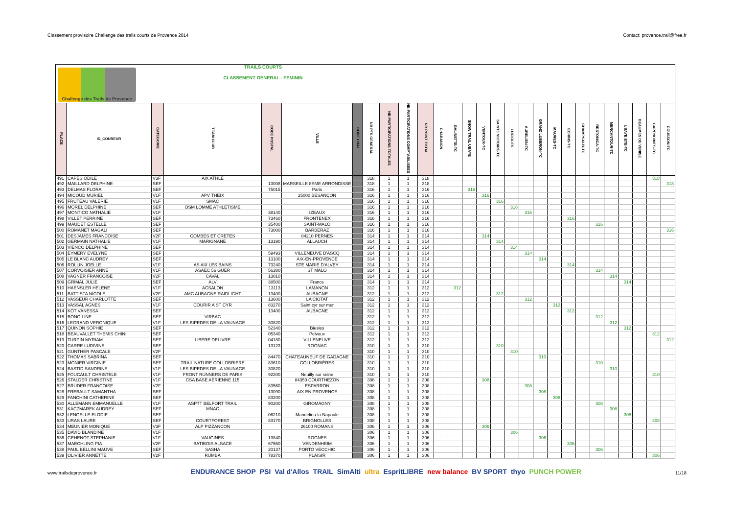Classement provisoire Challenge des trails courts de Provence 2014 Contact: provence.trail@free.fr
| Challenge des Trails de Provence | | | TRAILS COURTS CLASSEMENT GENERAL - FEMININ | | | | | | | | | | | | | | | | | | | | | | | | |
| PLACE | ID_COUREUR | CATEGORIE | TEAM CLUB | CODE POSTAL | VILLE | CODE CHAL | NB PTS GENERAL | NB PARTICIPATIONS TOTALES | NB PARTICIPATIONS COMPTABILISEES | NB POINT TOTAL | CHABANON | GALINETTE-TC | SNOW TRAIL UBAYE | VENTOUX-TC | SAINTE VICTOIRE-TC | LUCIOLES | AURELIEN-TC | GRAND LUBERON-TC | MAURES-TC | ECRINS-TC | CHAMPSAUR-TC | RESTONICA-TC | MERCANTOUR-TC | UBAYE ETE-TC | BEAUMES DE VENISE | GAPENCIMES-TC | COUSSON-TC |
| 491 | CAPES ODILE | V3F | AIX ATHLE | | | | 318 | 1 | 1 | 318 | | | | | | | | | | | | | | | | 318 | |
| 492 | MAILLARD DELPHINE | SEF | | 13008 | MARSEILLE 8EME ARRONDISSE | | 318 | 1 | 1 | 318 | | | | | | | | | | | | | | | | | 318 |
| 493 | DELMAS FLORA | SEF | | 75015 | Paris | | 316 | 1 | 1 | 316 | | | 316 | | | | | | | | | | | | | | |
| 494 | MICOUD MURIEL | V1F | APV THEIX | | 25000 BESANÇON | | 316 | 1 | 1 | 316 | | | | 316 | | | | | | | | | | | | | |
| 495 | FRUTEAU VALERIE | V1F | SMAC | | | | 316 | 1 | 1 | 316 | | | | | 316 | | | | | | | | | | | | |
| 496 | MOREL DELPHINE | SEF | OSM LOMME ATHLETISME | | | | 316 | 1 | 1 | 316 | | | | | | 316 | | | | | | | | | | | |
| 497 | MONTICO NATHALIE | V1F | | 38140 | IZEAUX | | 316 | 1 | 1 | 316 | | | | | | | 316 | | | | | | | | | | |
| 498 | VILLET PERRINE | SEF | | 73460 | FRONTENEX | | 316 | 1 | 1 | 316 | | | | | | | | | | 316 | | | | | | | |
| 499 | MAUDET ESTELLE | SEF | | 35400 | SAINT-MALO | | 316 | 1 | 1 | 316 | | | | | | | | | | | | 316 | | | | | |
| 500 | ROMANET MAGALI | SEF | | 73000 | BARBERAZ | | 316 | 1 | 1 | 316 | | | | | | | | | | | | | | | | | 316 |
| 501 | DESJAMES FRANCOISE | V2F | COMBES ET CRETES | | 84210 PERNES | | 314 | 1 | 1 | 314 | | | | 314 | | | | | | | | | | | | | |
| 502 | GERMAIN NATHALIE | V1F | MARIGNANE | 13190 | ALLAUCH | | 314 | 1 | 1 | 314 | | | | | 314 | | | | | | | | | | | | |
| 503 | VIENCO DELPHINE | SEF | | | | | 314 | 1 | 1 | 314 | | | | | | 314 | | | | | | | | | | | |
| 504 | EYMERY EVELYNE | SEF | | 59493 | VILLENEUVE D'ASCQ | | 314 | 1 | 1 | 314 | | | | | | | 314 | | | | | | | | | | |
| 505 | LE BLANC AUDREY | SEF | | 13100 | AIX-EN-PROVENCE | | 314 | 1 | 1 | 314 | | | | | | | | 314 | | | | | | | | | |
| 506 | ROLLIN JOELLE | V1F | AS AIX LES BAINS | 73240 | STE MARIE D'ALVEY | | 314 | 1 | 1 | 314 | | | | | | | | | | 314 | | | | | | | |
| 507 | CORVOISIER ANNE | V1F | ASAEC 56 GUER | 56380 | ST MALO | | 314 | 1 | 1 | 314 | | | | | | | | | | | | 314 | | | | | |
| 508 | VAGNER FRANCOISE | V2F | CAVAL | 13010 | | | 314 | 1 | 1 | 314 | | | | | | | | | | | | | 314 | | | | |
| 509 | GRIMAL JULIE | SEF | ALV | 38500 | France | | 314 | 1 | 1 | 314 | | | | | | | | | | | | | | 314 | | | |
| 510 | HAENSLER HELENE | V1F | ACSALON | 13113 | LAMANON | | 312 | 1 | 1 | 312 | | 312 | | | | | | | | | | | | | | | |
| 511 | BATTISTA NICOLE | V2F | AMC AUBAGNE RAIDLIGHT | 13400 | AUBAGNE | | 312 | 1 | 1 | 312 | | | | | 312 | | | | | | | | | | | | |
| 512 | VASSEUR CHARLOTTE | SEF | | 13600 | LA CIOTAT | | 312 | 1 | 1 | 312 | | | | | | | 312 | | | | | | | | | | |
| 513 | VASSAL AGNES | V1F | COURIR A ST CYR | 83270 | Saint cyr sur mer | | 312 | 1 | 1 | 312 | | | | | | | | | 312 | | | | | | | | |
| 514 | KOT VANESSA | SEF | | 13400 | AUBAGNE | | 312 | 1 | 1 | 312 | | | | | | | | | | 312 | | | | | | | |
| 515 | BONO LINE | SEF | VIRBAC | | | | 312 | 1 | 1 | 312 | | | | | | | | | | | | 312 | | | | | |
| 516 | LEGRAND VERONIQUE | V1F | LES BIPEDES DE LA VAUNAGE | 30820 | | | 312 | 1 | 1 | 312 | | | | | | | | | | | | | 312 | | | | |
| 517 | QUINON SOPHIE | SEF | | 52340 | Biesles | | 312 | 1 | 1 | 312 | | | | | | | | | | | | | | 312 | | | |
| 518 | BEAUVALLET THEMIS CHINI | SEF | | 05340 | Pelvoux | | 312 | 1 | 1 | 312 | | | | | | | | | | | | | | | | 312 | |
| 519 | TURPIN MYRIAM | SEF | LIBERE DELIVRE | 04180 | VILLENEUVE | | 312 | 1 | 1 | 312 | | | | | | | | | | | | | | | | | 312 |
| 520 | CARRE LUDIVINE | SEF | | 13123 | ROGNAC | | 310 | 1 | 1 | 310 | | | | | 310 | | | | | | | | | | | | |
| 521 | GUNTHER PASCALE | V2F | | | | | 310 | 1 | 1 | 310 | | | | | | 310 | | | | | | | | | | | |
| 522 | THOMAS SABRINA | SEF | | 84470 | CHATEAUNEUF DE GADAGNE | | 310 | 1 | 1 | 310 | | | | | | | | 310 | | | | | | | | | |
| 523 | MONIER VIRGINIE | SEF | TRAIL NATURE COLLOBRIERE | 83610 | COLLOBRIÈRES | | 310 | 1 | 1 | 310 | | | | | | | | | | | | 310 | | | | | |
| 524 | BASTID SANDRINE | V1F | LES BIPEDES DE LA VAUNAGE | 30820 | | | 310 | 1 | 1 | 310 | | | | | | | | | | | | | 310 | | | | |
| 525 | FOUCAULT CHRISTELE | V1F | FRONT RUNNERS DE PARIS | 92200 | Neuilly sur seine | | 310 | 1 | 1 | 310 | | | | | | | | | | | | | | | | 310 | |
| 526 | STALDER CHRISTINE | V1F | CSA BASE AERIENNE 115 | | 84350 COURTHEZON | | 308 | 1 | 1 | 308 | | | | 308 | | | | | | | | | | | | | |
| 527 | BRUDER FRANCOISE | V2F | | 83560 | ESPARRON | | 308 | 1 | 1 | 308 | | | | | | | 308 | | | | | | | | | | |
| 528 | FREBAULT SAMANTHA | SEF | | 13090 | AIX EN PROVENCE | | 308 | 1 | 1 | 308 | | | | | | | | 308 | | | | | | | | | |
| 529 | FANCHINI CATHERINE | SEF | | 83200 | | | 308 | 1 | 1 | 308 | | | | | | | | | 308 | | | | | | | | |
| 530 | ALLEMANN EMMANUELLE | V1F | ASPTT BELFORT TRAIL | 90200 | GIROMAGNY | | 308 | 1 | 1 | 308 | | | | | | | | | | | | 308 | | | | | |
| 531 | KACZMAREK AUDREY | SEF | MNAC | | | | 308 | 1 | 1 | 308 | | | | | | | | | | | | | 308 | | | | |
| 532 | LENGELLE ELODIE | SEF | | 06210 | Mandelieu-la-Napoule | | 308 | 1 | 1 | 308 | | | | | | | | | | | | | | 308 | | | |
| 533 | URAS LAURE | SEF | COURTFOREST | 83170 | BRIGNOLLES | | 308 | 1 | 1 | 308 | | | | | | | | | | | | | | | | 308 | |
| 534 | MEUNIER MONIQUE | V3F | ALP PIZZANCON | | 26100 ROMANS | | 306 | 1 | 1 | 306 | | | | 306 | | | | | | | | | | | | | |
| 535 | DAVID BLANDINE | V1F | | | | | 306 | 1 | 1 | 306 | | | | | | 306 | | | | | | | | | | | |
| 536 | GEHENOT STEPHANIE | V1F | VAUGINES | 13840 | ROGNES | | 306 | 1 | 1 | 306 | | | | | | | | 306 | | | | | | | | | |
| 537 | MAECHLING PIA | V2F | BATIBOIS ALSACE | 67550 | VENDENHEIM | | 306 | 1 | 1 | 306 | | | | | | | | | | 306 | | | | | | | |
| 538 | PAUL BELLINI MAUVE | SEF | SASHA | 20137 | PORTO VECCHIO | | 306 | 1 | 1 | 306 | | | | | | | | | | | | 306 | | | | | |
| 539 | OLIVIER ANNETTE | V2F | RUMBA | 78370 | PLAISIR | | 306 | 1 | 1 | 306 | | | | | | | | | | | | | | | | 306 | |
www.trailsdeprovence.fr
ENDURANCE SHOP PSI Val d'Allos TRAIL SimAlti ultra EspritLIBRE new balance BV SPORT thyo PUNCH POWER
11/18